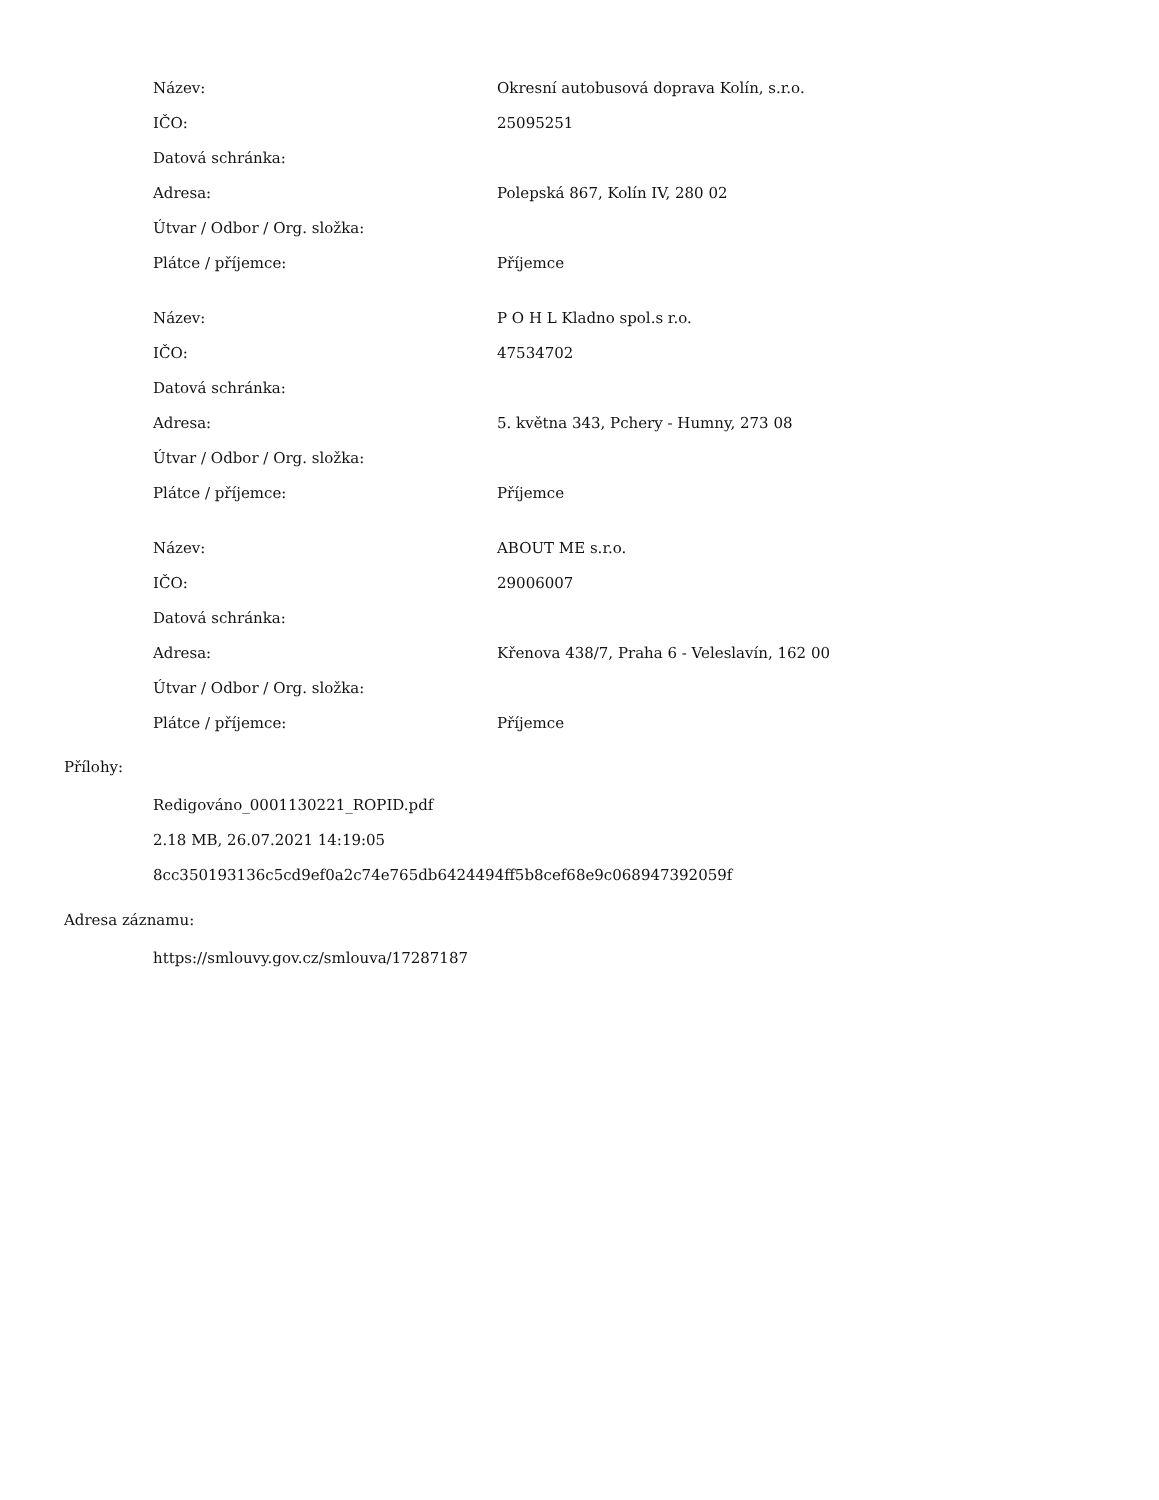| Název: | Okresní autobusová doprava Kolín, s.r.o. |
| IČO: | 25095251 |
| Datová schránka: | |
| Adresa: | Polepská 867, Kolín IV, 280 02 |
| Útvar / Odbor / Org. složka: | |
| Plátce / příjemce: | Příjemce |
| Název: | P O H L Kladno spol.s r.o. |
| IČO: | 47534702 |
| Datová schránka: | |
| Adresa: | 5. května 343, Pchery - Humny, 273 08 |
| Útvar / Odbor / Org. složka: | |
| Plátce / příjemce: | Příjemce |
| Název: | ABOUT ME s.r.o. |
| IČO: | 29006007 |
| Datová schránka: | |
| Adresa: | Křenova 438/7, Praha 6 - Veleslavín, 162 00 |
| Útvar / Odbor / Org. složka: | |
| Plátce / příjemce: | Příjemce |
Přílohy:
Redigováno_0001130221_ROPID.pdf
2.18 MB, 26.07.2021 14:19:05
8cc350193136c5cd9ef0a2c74e765db6424494ff5b8cef68e9c068947392059f
Adresa záznamu:
https://smlouvy.gov.cz/smlouva/17287187